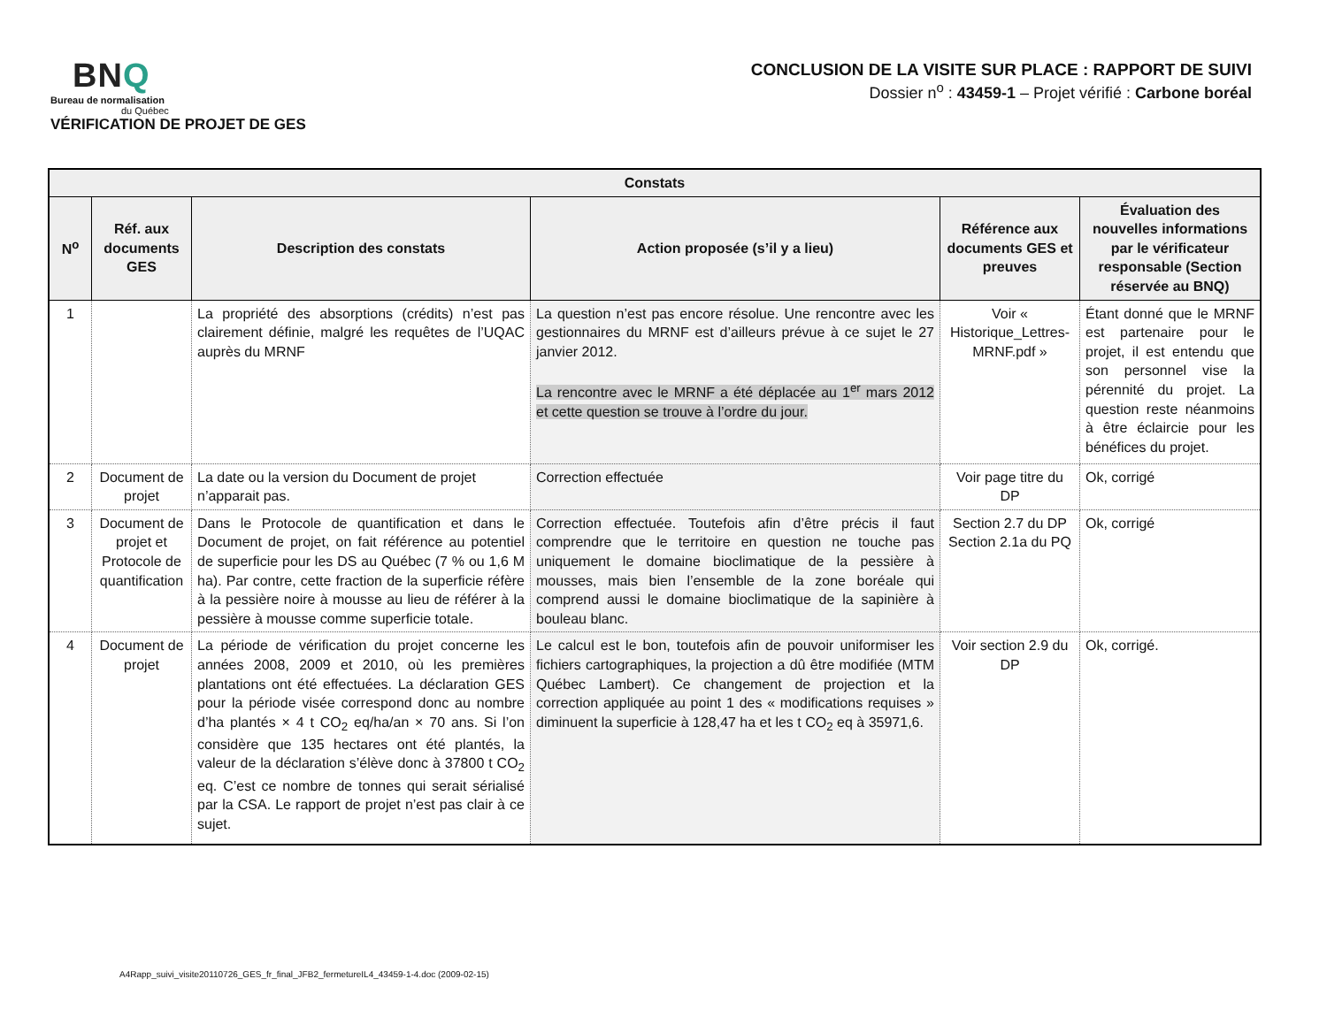BNQ
Bureau de normalisation
du Québec
VÉRIFICATION DE PROJET DE GES
CONCLUSION DE LA VISITE SUR PLACE : RAPPORT DE SUIVI
Dossier n<sup>o</sup> : 43459-1 – Projet vérifié : Carbone boréal
| Constats | | | | | |
| --- | --- | --- | --- | --- | --- |
| N<sup>o</sup> | Réf. aux documents GES | Description des constats | Action proposée (s’il y a lieu) | Référence aux documents GES et preuves | Évaluation des nouvelles informations par le vérificateur responsable (Section réservée au BNQ) |
| 1 | | La propriété des absorptions (crédits) n’est pas clairement définie, malgré les requêtes de l’UQAC auprès du MRNF | La question n’est pas encore résolue. Une rencontre avec les gestionnaires du MRNF est d’ailleurs prévue à ce sujet le 27 janvier 2012. La rencontre avec le MRNF a été déplacée au 1<sup>er</sup> mars 2012 et cette question se trouve à l’ordre du jour. | Voir « Historique_Lettres-MRNF.pdf » | Étant donné que le MRNF est partenaire pour le projet, il est entendu que son personnel vise la pérennité du projet. La question reste néanmoins à être éclaircie pour les bénéfices du projet. |
| 2 | Document de projet | La date ou la version du Document de projet n’apparait pas. | Correction effectuée | Voir page titre du DP | Ok, corrigé |
| 3 | Document de projet et Protocole de quantification | Dans le Protocole de quantification et dans le Document de projet, on fait référence au potentiel de superficie pour les DS au Québec (7 % ou 1,6 M ha). Par contre, cette fraction de la superficie réfère à la pessière noire à mousse au lieu de référer à la pessière à mousse comme superficie totale. | Correction effectuée. Toutefois afin d’être précis il faut comprendre que le territoire en question ne touche pas uniquement le domaine bioclimatique de la pessière à mousses, mais bien l’ensemble de la zone boréale qui comprend aussi le domaine bioclimatique de la sapinière à bouleau blanc. | Section 2.7 du DP Section 2.1a du PQ | Ok, corrigé |
| 4 | Document de projet | La période de vérification du projet concerne les années 2008, 2009 et 2010, où les premières plantations ont été effectuées. La déclaration GES pour la période visée correspond donc au nombre d’ha plantés × 4 t CO<sub>2</sub> eq/ha/an × 70 ans. Si l’on considère que 135 hectares ont été plantés, la valeur de la déclaration s’élève donc à 37800 t CO<sub>2</sub> eq. C’est ce nombre de tonnes qui serait sérialisé par la CSA. Le rapport de projet n’est pas clair à ce sujet. | Le calcul est le bon, toutefois afin de pouvoir uniformiser les fichiers cartographiques, la projection a dû être modifiée (MTM Québec Lambert). Ce changement de projection et la correction appliquée au point 1 des « modifications requises » diminuent la superficie à 128,47 ha et les t CO<sub>2</sub> eq à 35971,6. | Voir section 2.9 du DP | Ok, corrigé. |
A4Rapp_suivi_visite20110726_GES_fr_final_JFB2_fermetureIL4_43459-1-4.doc (2009-02-15)